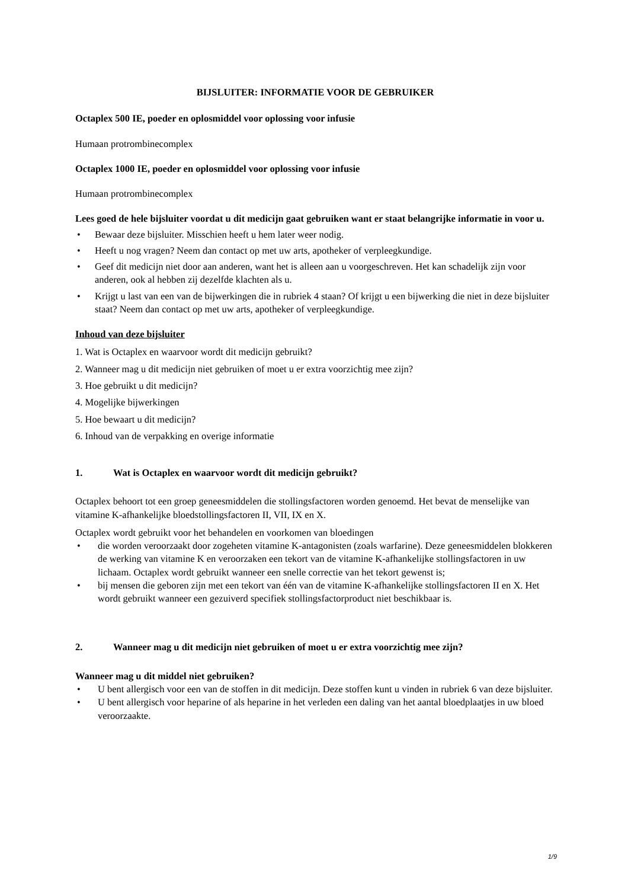BIJSLUITER: INFORMATIE VOOR DE GEBRUIKER
Octaplex 500 IE, poeder en oplosmiddel voor oplossing voor infusie
Humaan protrombinecomplex
Octaplex 1000 IE, poeder en oplosmiddel voor oplossing voor infusie
Humaan protrombinecomplex
Lees goed de hele bijsluiter voordat u dit medicijn gaat gebruiken want er staat belangrijke informatie in voor u.
Bewaar deze bijsluiter. Misschien heeft u hem later weer nodig.
Heeft u nog vragen? Neem dan contact op met uw arts, apotheker of verpleegkundige.
Geef dit medicijn niet door aan anderen, want het is alleen aan u voorgeschreven. Het kan schadelijk zijn voor anderen, ook al hebben zij dezelfde klachten als u.
Krijgt u last van een van de bijwerkingen die in rubriek 4 staan? Of krijgt u een bijwerking die niet in deze bijsluiter staat? Neem dan contact op met uw arts, apotheker of verpleegkundige.
Inhoud van deze bijsluiter
1. Wat is Octaplex en waarvoor wordt dit medicijn gebruikt?
2. Wanneer mag u dit medicijn niet gebruiken of moet u er extra voorzichtig mee zijn?
3. Hoe gebruikt u dit medicijn?
4. Mogelijke bijwerkingen
5. Hoe bewaart u dit medicijn?
6. Inhoud van de verpakking en overige informatie
1. Wat is Octaplex en waarvoor wordt dit medicijn gebruikt?
Octaplex behoort tot een groep geneesmiddelen die stollingsfactoren worden genoemd. Het bevat de menselijke van vitamine K-afhankelijke bloedstollingsfactoren II, VII, IX en X.
Octaplex wordt gebruikt voor het behandelen en voorkomen van bloedingen
die worden veroorzaakt door zogeheten vitamine K-antagonisten (zoals warfarine). Deze geneesmiddelen blokkeren de werking van vitamine K en veroorzaken een tekort van de vitamine K-afhankelijke stollingsfactoren in uw lichaam. Octaplex wordt gebruikt wanneer een snelle correctie van het tekort gewenst is;
bij mensen die geboren zijn met een tekort van één van de vitamine K-afhankelijke stollingsfactoren II en X. Het wordt gebruikt wanneer een gezuiverd specifiek stollingsfactorproduct niet beschikbaar is.
2. Wanneer mag u dit medicijn niet gebruiken of moet u er extra voorzichtig mee zijn?
Wanneer mag u dit middel niet gebruiken?
U bent allergisch voor een van de stoffen in dit medicijn. Deze stoffen kunt u vinden in rubriek 6 van deze bijsluiter.
U bent allergisch voor heparine of als heparine in het verleden een daling van het aantal bloedplaatjes in uw bloed veroorzaakte.
1/9